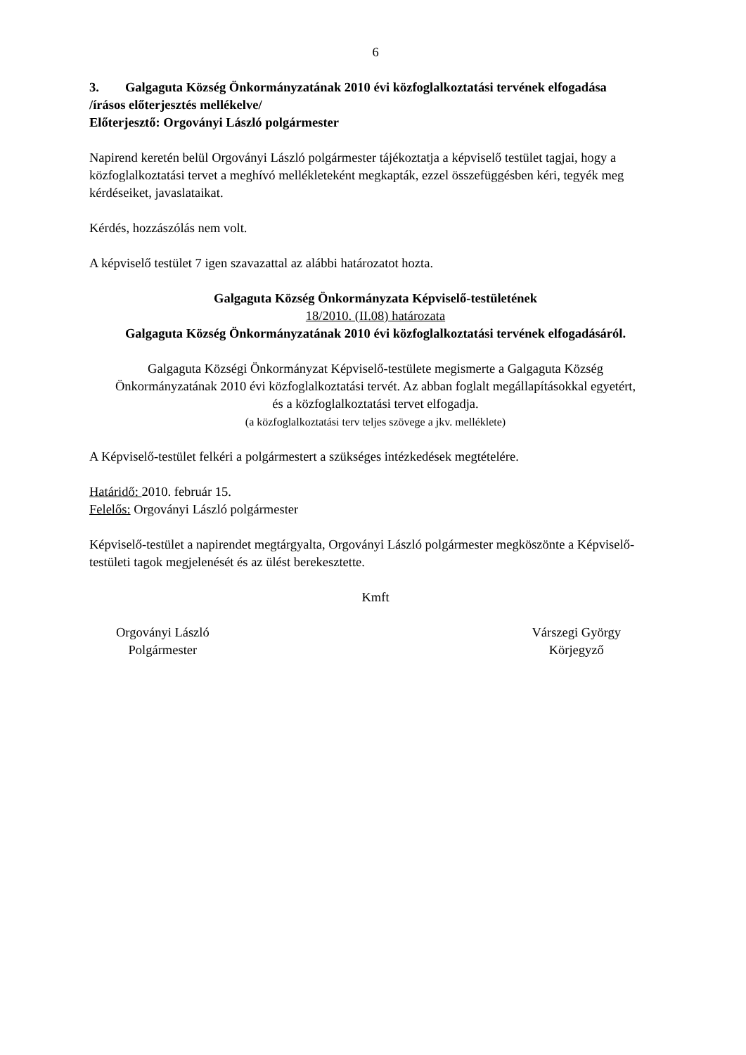6
3. Galgaguta Község Önkormányzatának 2010 évi közfoglalkoztatási tervének elfogadása
/írásos előterjesztés mellékelve/
Előterjesztő: Orgoványi László polgármester
Napirend keretén belül Orgoványi László polgármester tájékoztatja a képviselő testület tagjai, hogy a közfoglalkoztatási tervet a meghívó mellékleteként megkapták, ezzel összefüggésben kéri, tegyék meg kérdéseiket, javaslataikat.
Kérdés, hozzászólás nem volt.
A képviselő testület 7 igen szavazattal az alábbi határozatot hozta.
Galgaguta Község Önkormányzata Képviselő-testületének
18/2010. (II.08) határozata
Galgaguta Község Önkormányzatának 2010 évi közfoglalkoztatási tervének elfogadásáról.
Galgaguta Községi Önkormányzat Képviselő-testülete megismerte a Galgaguta Község Önkormányzatának 2010 évi közfoglalkoztatási tervét. Az abban foglalt megállapításokkal egyetért, és a közfoglalkoztatási tervet elfogadja.
(a közfoglalkoztatási terv teljes szövege a jkv. melléklete)
A Képviselő-testület felkéri a polgármestert a szükséges intézkedések megtételére.
Határidő: 2010. február 15.
Felelős: Orgoványi László polgármester
Képviselő-testület a napirendet megtárgyalta, Orgoványi László polgármester megköszönte a Képviselő-testületi tagok megjelenését és az ülést berekesztette.
Kmft
Orgoványi László
Polgármester
Várszegi György
Körjegyző